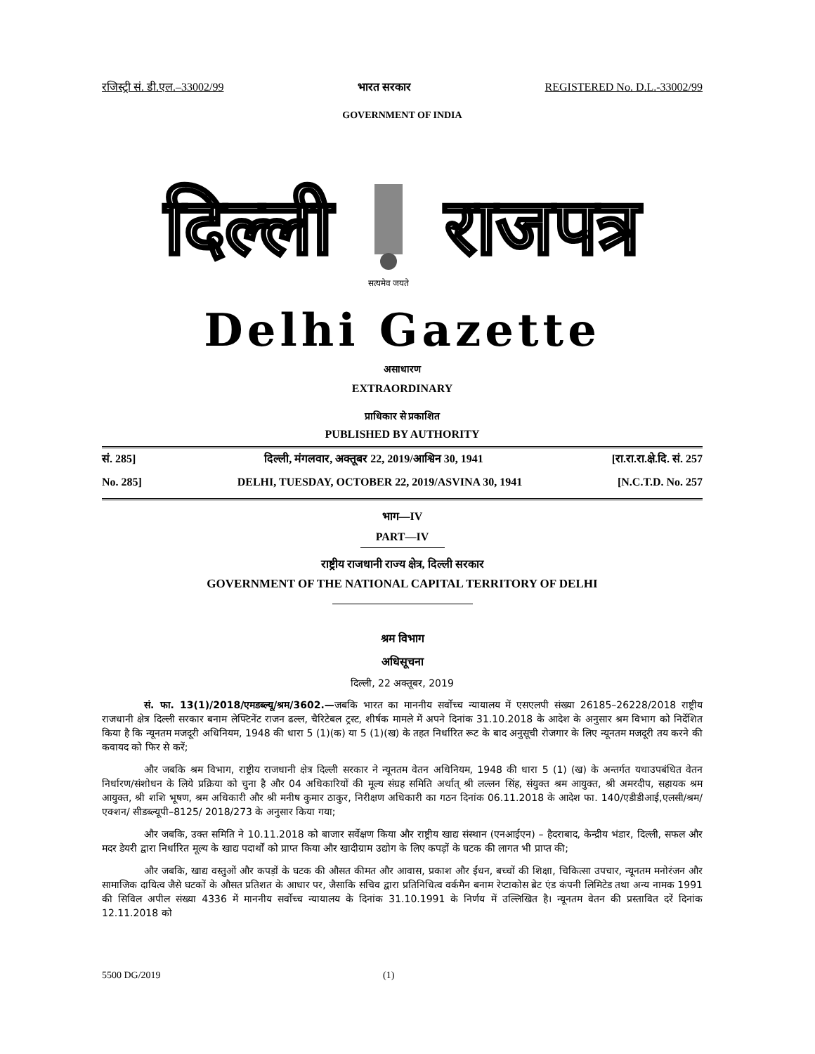रजिस्ट्री सं. डी.एल.–33002/99 भारत सरकार REGISTERED No. D.L.-33002/99
GOVERNMENT OF INDIA
दिल्ली
सत्यमेव जयते
राजपत्र
Delhi Gazette
असाधारण
EXTRAORDINARY
प्राधिकार से प्रकाशित
PUBLISHED BY AUTHORITY
सं. 285] दिल्ली, मंगलवार, अक्तूबर 22, 2019/आश्विन 30, 1941 [रा.रा.रा.क्षे.दि. सं. 257
No. 285] DELHI, TUESDAY, OCTOBER 22, 2019/ASVINA 30, 1941 [N.C.T.D. No. 257
भाग—IV
PART—IV
राष्ट्रीय राजधानी राज्य क्षेत्र, दिल्ली सरकार
GOVERNMENT OF THE NATIONAL CAPITAL TERRITORY OF DELHI
श्रम विभाग
अधिसूचना
दिल्ली, 22 अक्तूबर, 2019
सं. फा. 13(1)/2018/एमडब्ल्यू/श्रम/3602.—जबकि भारत का माननीय सर्वोच्च न्यायालय में एसएलपी संख्या 26185–26228/2018 राष्ट्रीय राजधानी क्षेत्र दिल्ली सरकार बनाम लेफ्टिनेंट राजन ढल्ल, चैरिटेबल ट्रस्ट, शीर्षक मामले में अपने दिनांक 31.10.2018 के आदेश के अनुसार श्रम विभाग को निर्देशित किया है कि न्यूनतम मजदूरी अधिनियम, 1948 की धारा 5 (1)(क) या 5 (1)(ख) के तहत निर्धारित रूट के बाद अनुसूची रोजगार के लिए न्यूनतम मजदूरी तय करने की कवायद को फिर से करें;
और जबकि श्रम विभाग, राष्ट्रीय राजधानी क्षेत्र दिल्ली सरकार ने न्यूनतम वेतन अधिनियम, 1948 की धारा 5 (1) (ख) के अन्तर्गत यथाउपबंधित वेतन निर्धारण/संशोधन के लिये प्रक्रिया को चुना है और 04 अधिकारियों की मूल्य संग्रह समिति अर्थात् श्री लल्लन सिंह, संयुक्त श्रम आयुक्त, श्री अमरदीप, सहायक श्रम आयुक्त, श्री शशि भूषण, श्रम अधिकारी और श्री मनीष कुमार ठाकुर, निरीक्षण अधिकारी का गठन दिनांक 06.11.2018 के आदेश फा. 140/एडीडीआई,एलसी/श्रम/एक्शन/ सीडब्ल्यूपी–8125/ 2018/273 के अनुसार किया गया;
और जबकि, उक्त समिति ने 10.11.2018 को बाजार सर्वेक्षण किया और राष्ट्रीय खाद्य संस्थान (एनआईएन) – हैदराबाद, केन्द्रीय भंडार, दिल्ली, सफल और मदर डेयरी द्वारा निर्धारित मूल्य के खाद्य पदार्थों को प्राप्त किया और खादीग्राम उद्योग के लिए कपड़ों के घटक की लागत भी प्राप्त की;
और जबकि, खाद्य वस्तुओं और कपड़ों के घटक की औसत कीमत और आवास, प्रकाश और ईंधन, बच्चों की शिक्षा, चिकित्सा उपचार, न्यूनतम मनोरंजन और सामाजिक दायित्व जैसे घटकों के औसत प्रतिशत के आधार पर, जैसाकि सचिव द्वारा प्रतिनिधित्व वर्कमैन बनाम रेप्टाकोस ब्रेट एंड कंपनी लिमिटेड तथा अन्य नामक 1991 की सिविल अपील संख्या 4336 में माननीय सर्वोच्च न्यायालय के दिनांक 31.10.1991 के निर्णय में उल्लिखित है। न्यूनतम वेतन की प्रस्तावित दरें दिनांक 12.11.2018 को
5500 DG/2019 (1)